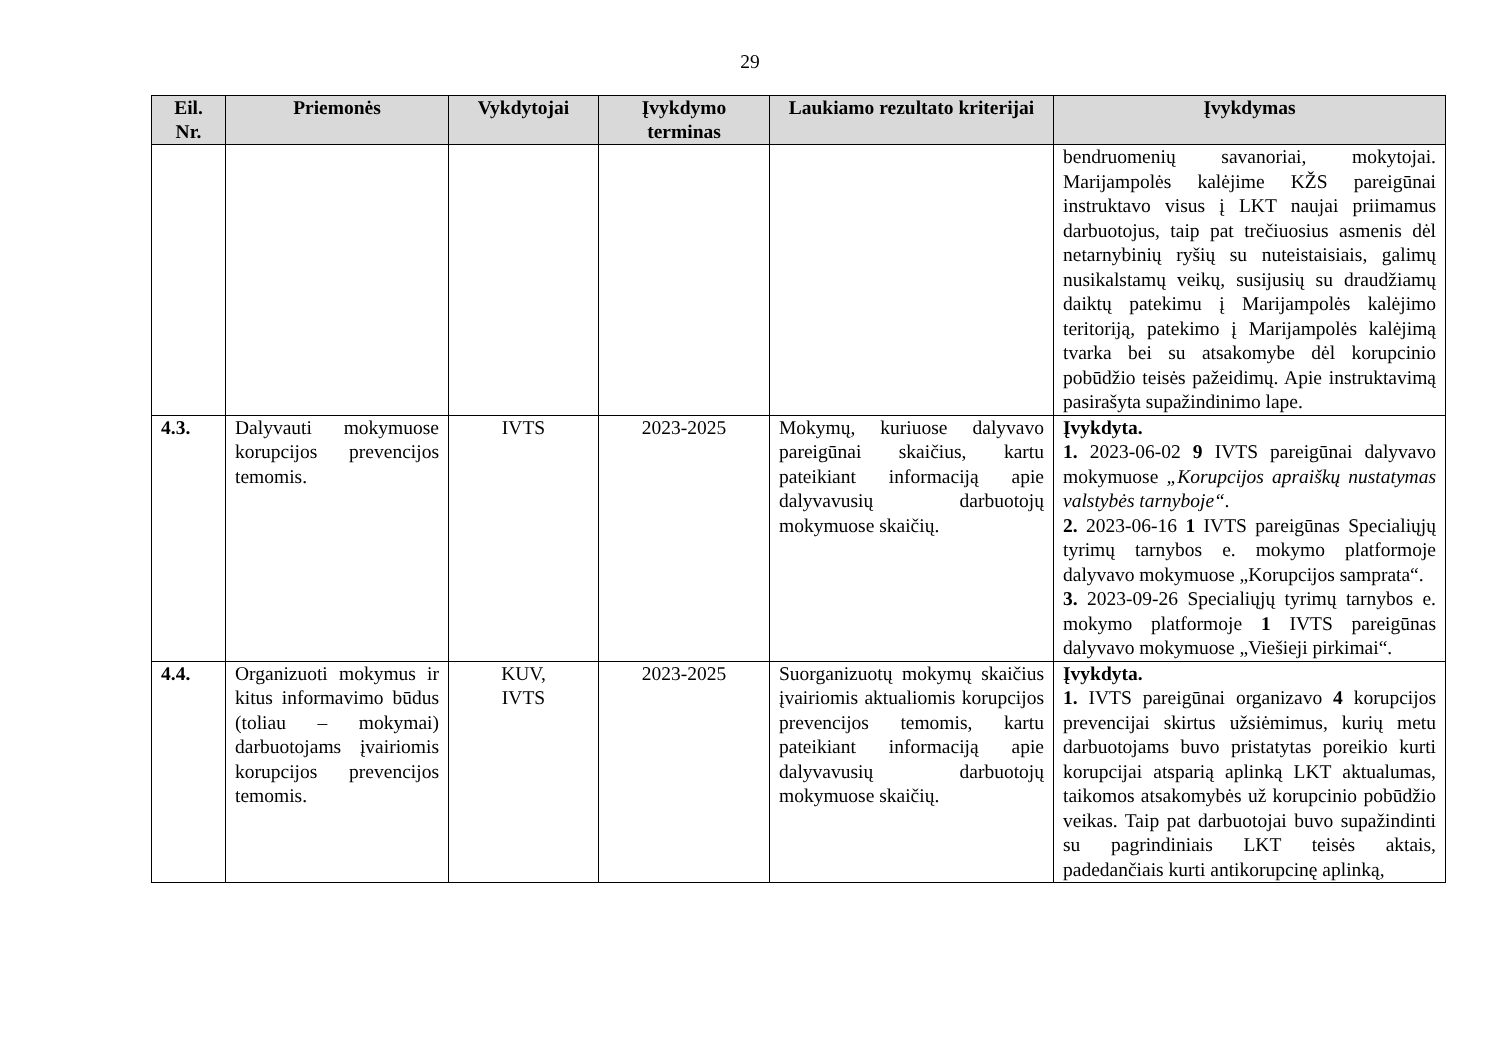29
| Eil. Nr. | Priemonės | Vykdytojai | Įvykdymo terminas | Laukiamo rezultato kriterijai | Įvykdymas |
| --- | --- | --- | --- | --- | --- |
| | | | | | bendruomenių savanoriai, mokytojai. Marijampolės kalėjime KŽS pareigūnai instruktavo visus į LKT naujai priimamus darbuotojus, taip pat trečiuosius asmenis dėl netarnybinių ryšių su nuteistaisiais, galimų nusikalstamų veikų, susijusių su draudžiamų daiktų patekimu į Marijampolės kalėjimo teritoriją, patekimo į Marijampolės kalėjimą tvarka bei su atsakomybe dėl korupcinio pobūdžio teisės pažeidimų. Apie instruktavimą pasirašyta supažindinimo lape. |
| 4.3. | Dalyvauti mokymuose korupcijos prevencijos temomis. | IVTS | 2023-2025 | Mokymų, kuriuose dalyvavo pareigūnai skaičius, kartu pateikiant informaciją apie dalyvavusių darbuotojų mokymuose skaičių. | Įvykdyta. 1. 2023-06-02 9 IVTS pareigūnai dalyvavo mokymuose „Korupcijos apraiškų nustatymas valstybės tarnyboje“. 2. 2023-06-16 1 IVTS pareigūnas Specialiųjų tyrimų tarnybos e. mokymo platformoje dalyvavo mokymuose „Korupcijos samprata“. 3. 2023-09-26 Specialiųjų tyrimų tarnybos e. mokymo platformoje 1 IVTS pareigūnas dalyvavo mokymuose „Viešieji pirkimai“. |
| 4.4. | Organizuoti mokymus ir kitus informavimo būdus (toliau – mokymai) darbuotojams įvairiomis korupcijos prevencijos temomis. | KUV, IVTS | 2023-2025 | Suorganizuotų mokymų skaičius įvairiomis aktualiomis korupcijos prevencijos temomis, kartu pateikiant informaciją apie dalyvavusių darbuotojų mokymuose skaičių. | Įvykdyta. 1. IVTS pareigūnai organizavo 4 korupcijos prevencijai skirtus užsiėmimus, kurių metu darbuotojams buvo pristatytas poreikio kurti korupcijai atsparią aplinką LKT aktualumas, taikomos atsakomybės už korupcinio pobūdžio veikas. Taip pat darbuotojai buvo supažindinti su pagrindiniais LKT teisės aktais, padedančiais kurti antikorupcinę aplinką, |